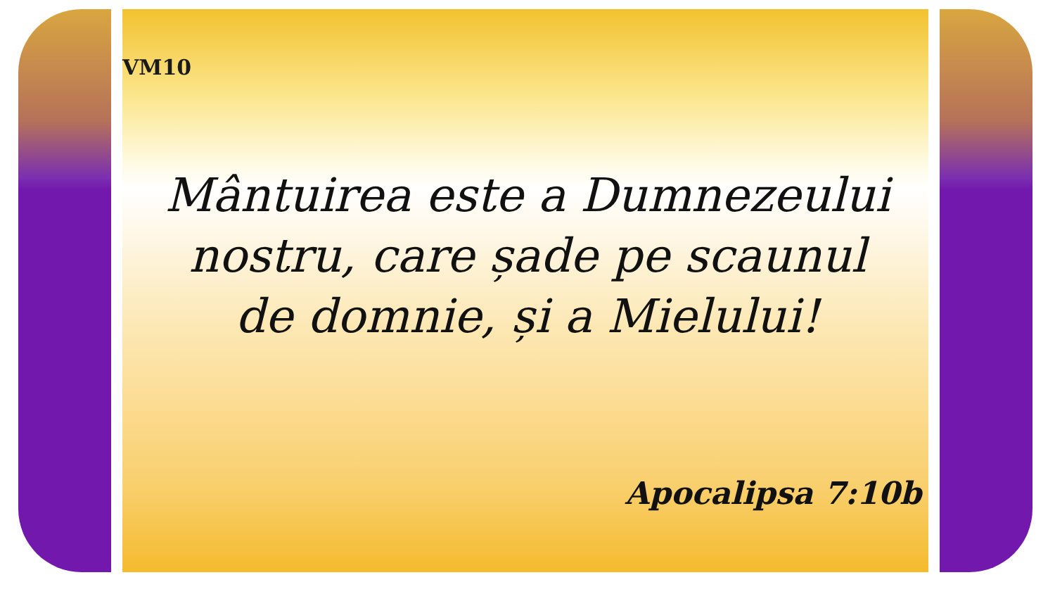VM10
Mântuirea este a Dumnezeului nostru, care șade pe scaunul de domnie, și a Mielului!
Apocalipsa 7:10b